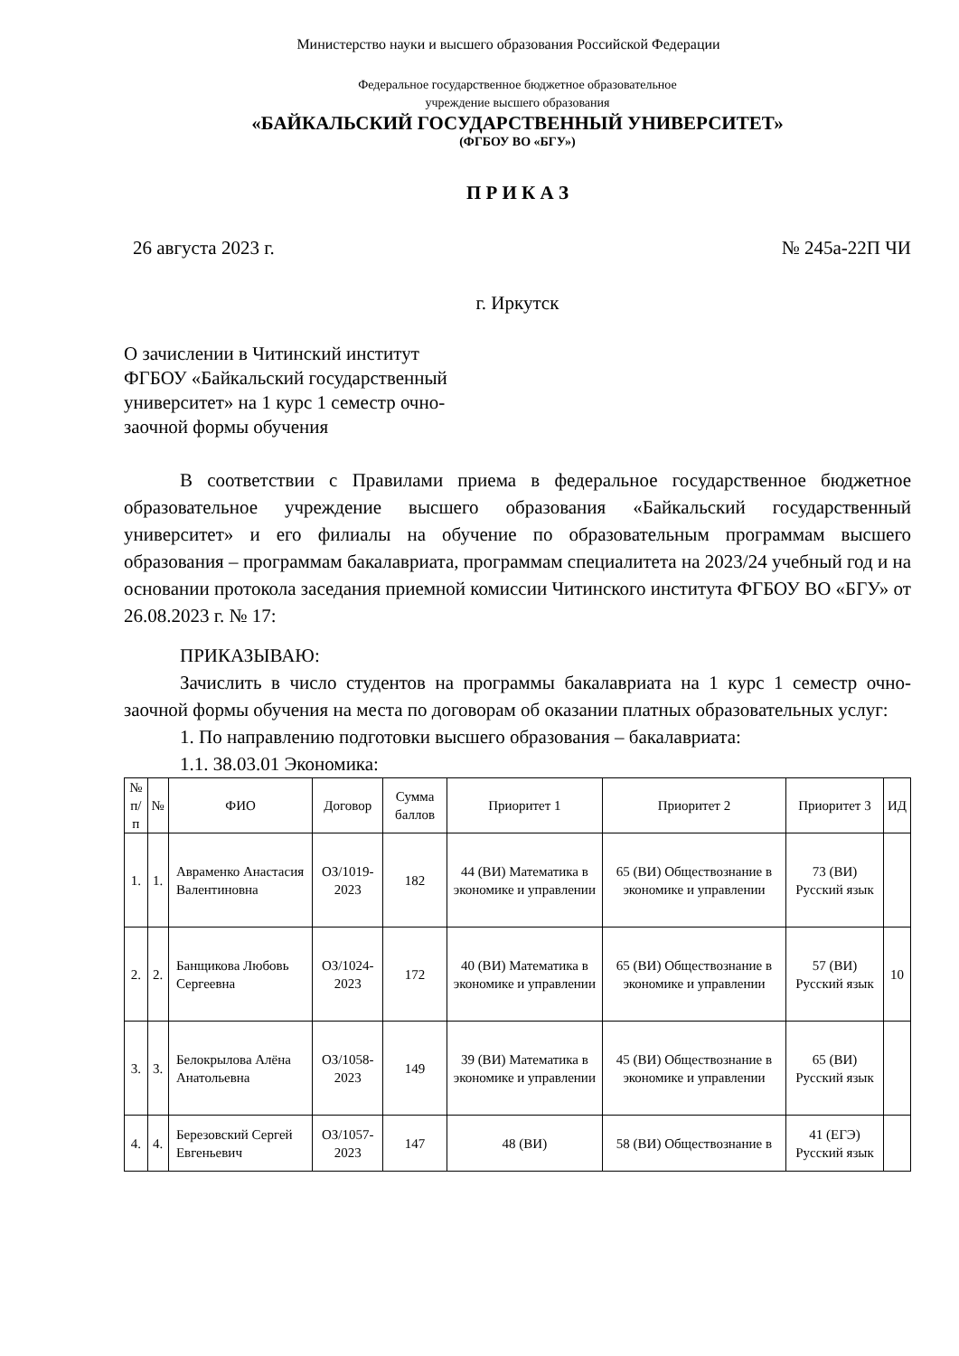Министерство науки и высшего образования Российской Федерации
Федеральное государственное бюджетное образовательное
учреждение высшего образования
«БАЙКАЛЬСКИЙ ГОСУДАРСТВЕННЫЙ УНИВЕРСИТЕТ»
(ФГБОУ ВО «БГУ»)
П Р И К А З
26 августа 2023 г. № 245а-22П ЧИ
г. Иркутск
О зачислении в Читинский институт ФГБОУ «Байкальский государственный университет» на 1 курс 1 семестр очно-заочной формы обучения
В соответствии с Правилами приема в федеральное государственное бюджетное образовательное учреждение высшего образования «Байкальский государственный университет» и его филиалы на обучение по образовательным программам высшего образования – программам бакалавриата, программам специалитета на 2023/24 учебный год и на основании протокола заседания приемной комиссии Читинского института ФГБОУ ВО «БГУ» от 26.08.2023 г. № 17:
ПРИКАЗЫВАЮ:
Зачислить в число студентов на программы бакалавриата на 1 курс 1 семестр очно-заочной формы обучения на места по договорам об оказании платных образовательных услуг:
1. По направлению подготовки высшего образования – бакалавриата:
1.1. 38.03.01 Экономика:
| № п/п | № | ФИО | Договор | Сумма баллов | Приоритет 1 | Приоритет 2 | Приоритет 3 | ИД |
| --- | --- | --- | --- | --- | --- | --- | --- | --- |
| 1. | 1. | Авраменко Анастасия Валентиновна | ОЗ/1019-2023 | 182 | 44 (ВИ) Математика в экономике и управлении | 65 (ВИ) Обществознание в экономике и управлении | 73 (ВИ) Русский язык | |
| 2. | 2. | Банщикова Любовь Сергеевна | ОЗ/1024-2023 | 172 | 40 (ВИ) Математика в экономике и управлении | 65 (ВИ) Обществознание в экономике и управлении | 57 (ВИ) Русский язык | 10 |
| 3. | 3. | Белокрылова Алёна Анатольевна | ОЗ/1058-2023 | 149 | 39 (ВИ) Математика в экономике и управлении | 45 (ВИ) Обществознание в экономике и управлении | 65 (ВИ) Русский язык | |
| 4. | 4. | Березовский Сергей Евгеньевич | ОЗ/1057-2023 | 147 | 48 (ВИ) | 58 (ВИ) Обществознание в | 41 (ЕГЭ) Русский язык | |